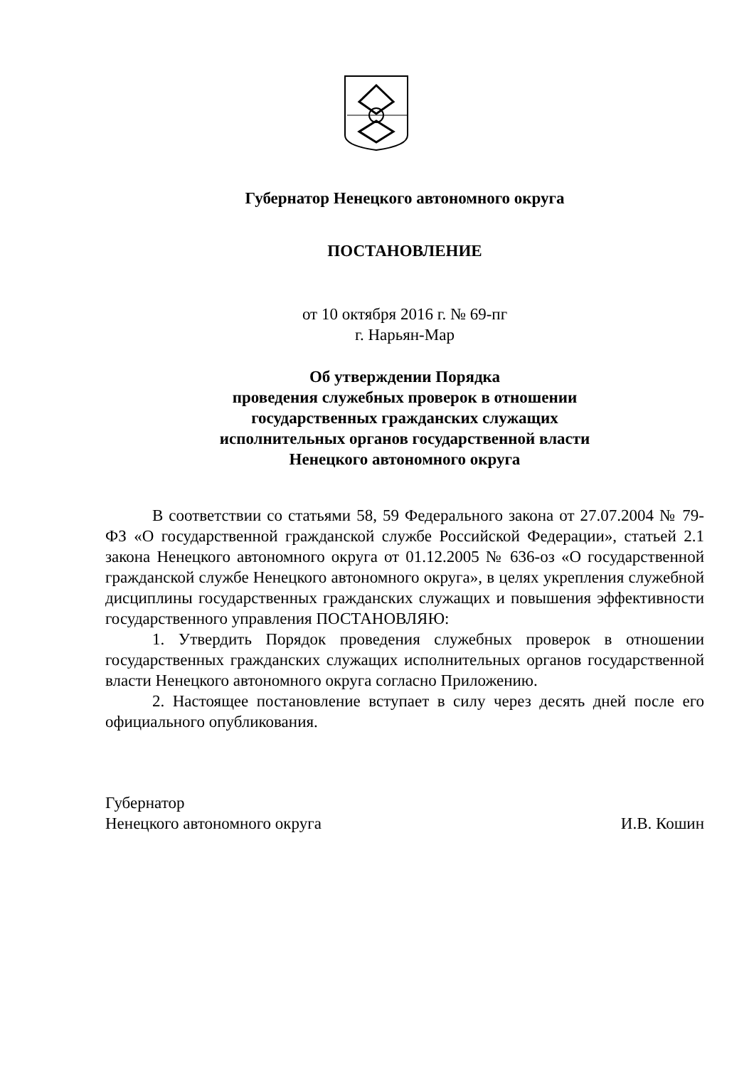Губернатор Ненецкого автономного округа
ПОСТАНОВЛЕНИЕ
от 10 октября 2016 г. № 69-пг
г. Нарьян-Мар
Об утверждении Порядка
проведения служебных проверок в отношении
государственных гражданских служащих
исполнительных органов государственной власти
Ненецкого автономного округа
В соответствии со статьями 58, 59 Федерального закона от 27.07.2004 № 79-ФЗ «О государственной гражданской службе Российской Федерации», статьей 2.1 закона Ненецкого автономного округа от 01.12.2005 № 636-оз «О государственной гражданской службе Ненецкого автономного округа», в целях укрепления служебной дисциплины государственных гражданских служащих и повышения эффективности государственного управления ПОСТАНОВЛЯЮ:
1. Утвердить Порядок проведения служебных проверок в отношении государственных гражданских служащих исполнительных органов государственной власти Ненецкого автономного округа согласно Приложению.
2. Настоящее постановление вступает в силу через десять дней после его официального опубликования.
Губернатор
Ненецкого автономного округа
И.В. Кошин